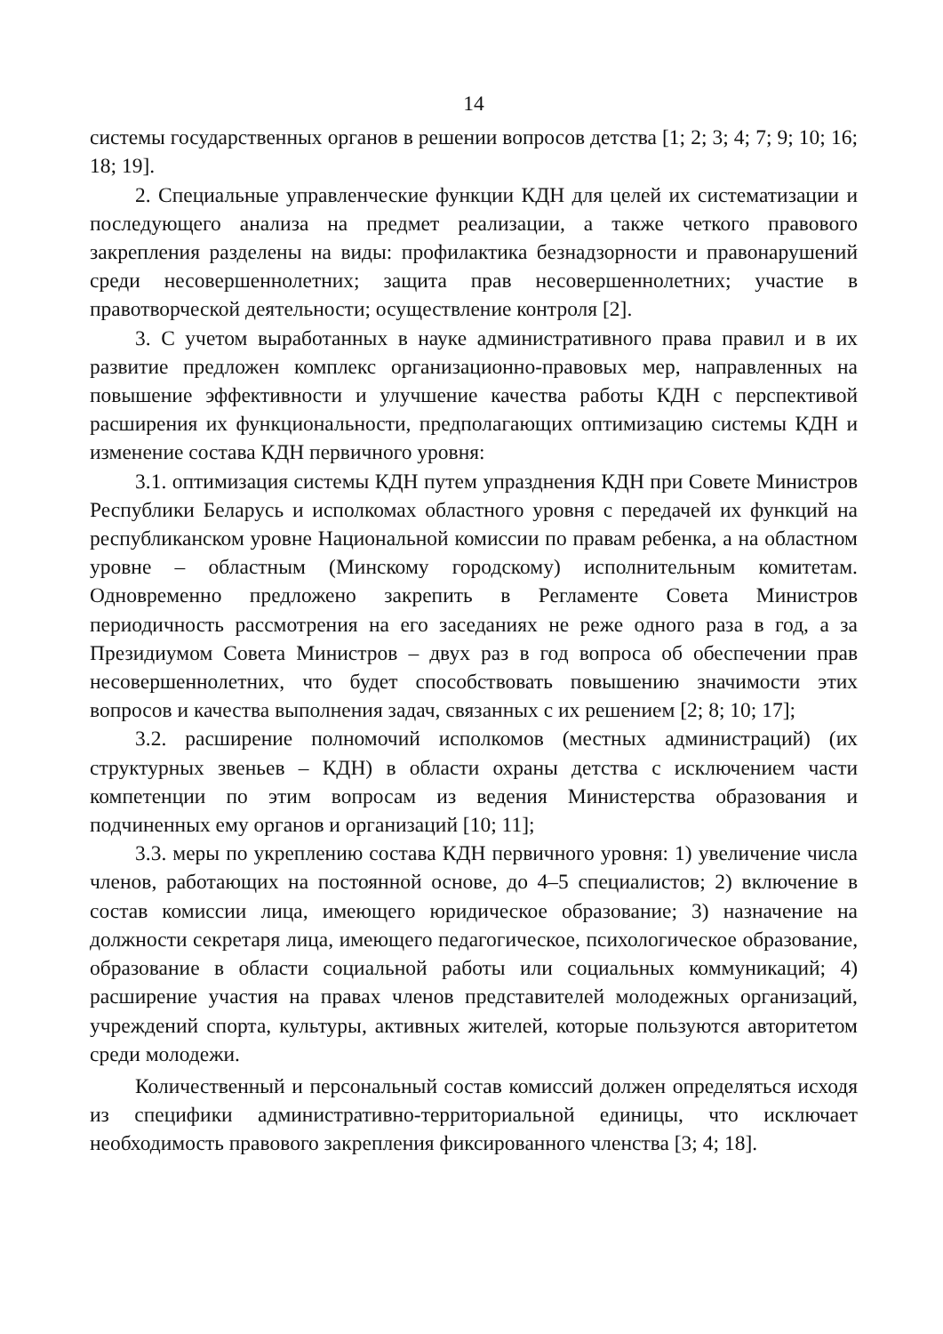14
системы государственных органов в решении вопросов детства [1; 2; 3; 4; 7; 9; 10; 16; 18; 19].
2. Специальные управленческие функции КДН для целей их систематизации и последующего анализа на предмет реализации, а также четкого правового закрепления разделены на виды: профилактика безнадзорности и правонарушений среди несовершеннолетних; защита прав несовершеннолетних; участие в правотворческой деятельности; осуществление контроля [2].
3. С учетом выработанных в науке административного права правил и в их развитие предложен комплекс организационно-правовых мер, направленных на повышение эффективности и улучшение качества работы КДН с перспективой расширения их функциональности, предполагающих оптимизацию системы КДН и изменение состава КДН первичного уровня:
3.1. оптимизация системы КДН путем упразднения КДН при Совете Министров Республики Беларусь и исполкомах областного уровня с передачей их функций на республиканском уровне Национальной комиссии по правам ребенка, а на областном уровне – областным (Минскому городскому) исполнительным комитетам. Одновременно предложено закрепить в Регламенте Совета Министров периодичность рассмотрения на его заседаниях не реже одного раза в год, а за Президиумом Совета Министров – двух раз в год вопроса об обеспечении прав несовершеннолетних, что будет способствовать повышению значимости этих вопросов и качества выполнения задач, связанных с их решением [2; 8; 10; 17];
3.2. расширение полномочий исполкомов (местных администраций) (их структурных звеньев – КДН) в области охраны детства с исключением части компетенции по этим вопросам из ведения Министерства образования и подчиненных ему органов и организаций [10; 11];
3.3. меры по укреплению состава КДН первичного уровня: 1) увеличение числа членов, работающих на постоянной основе, до 4–5 специалистов; 2) включение в состав комиссии лица, имеющего юридическое образование; 3) назначение на должности секретаря лица, имеющего педагогическое, психологическое образование, образование в области социальной работы или социальных коммуникаций; 4) расширение участия на правах членов представителей молодежных организаций, учреждений спорта, культуры, активных жителей, которые пользуются авторитетом среди молодежи.
Количественный и персональный состав комиссий должен определяться исходя из специфики административно-территориальной единицы, что исключает необходимость правового закрепления фиксированного членства [3; 4; 18].